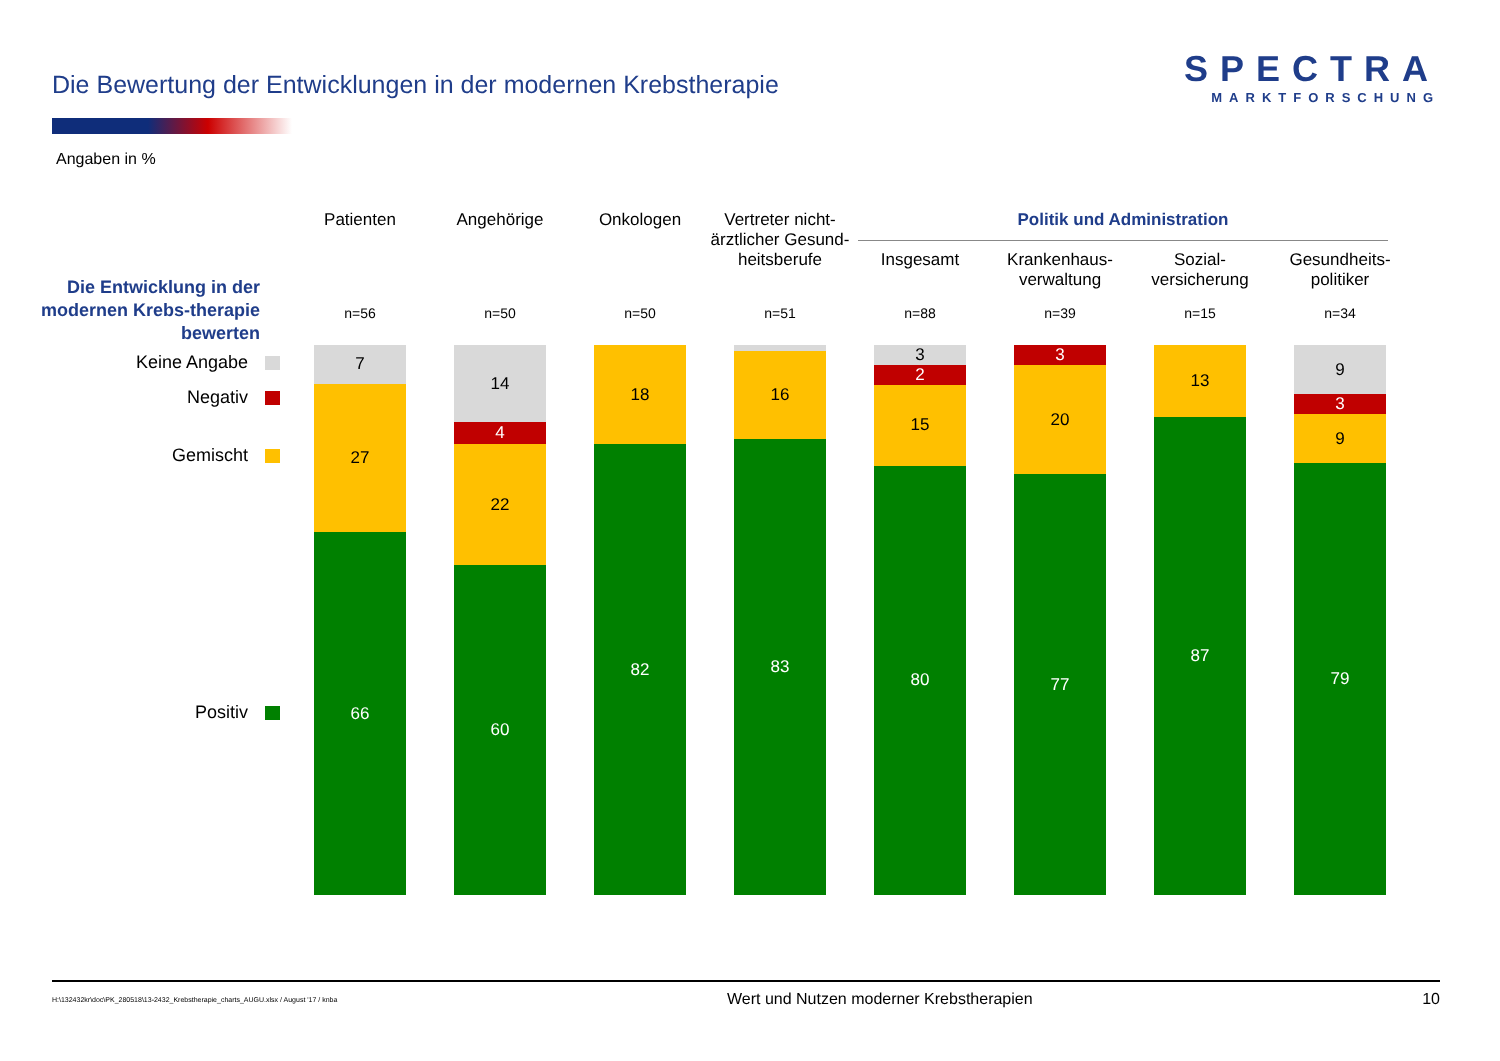Die Bewertung der Entwicklungen in der modernen Krebstherapie
SPECTRA
MARKTFORSCHUNG
Angaben in %
Die Entwicklung in der modernen Krebs-therapie bewerten
Keine Angabe
Negativ
Gemischt
Positiv
Politik und Administration
Patienten
n=56
7
27
66
Angehörige
n=50
14
4
22
60
Onkologen
n=50
18
82
Vertreter nicht-ärztlicher Gesund-heitsberufe
n=51
16
83
Insgesamt
n=88
3
2
15
80
Krankenhaus-verwaltung
n=39
3
20
77
Sozial-versicherung
n=15
13
87
Gesundheits-politiker
n=34
9
3
9
79
H:\132432kr\doc\PK_280518\13-2432_Krebstherapie_charts_AUGU.xlsx / August '17 / knba Wert und Nutzen moderner Krebstherapien 10